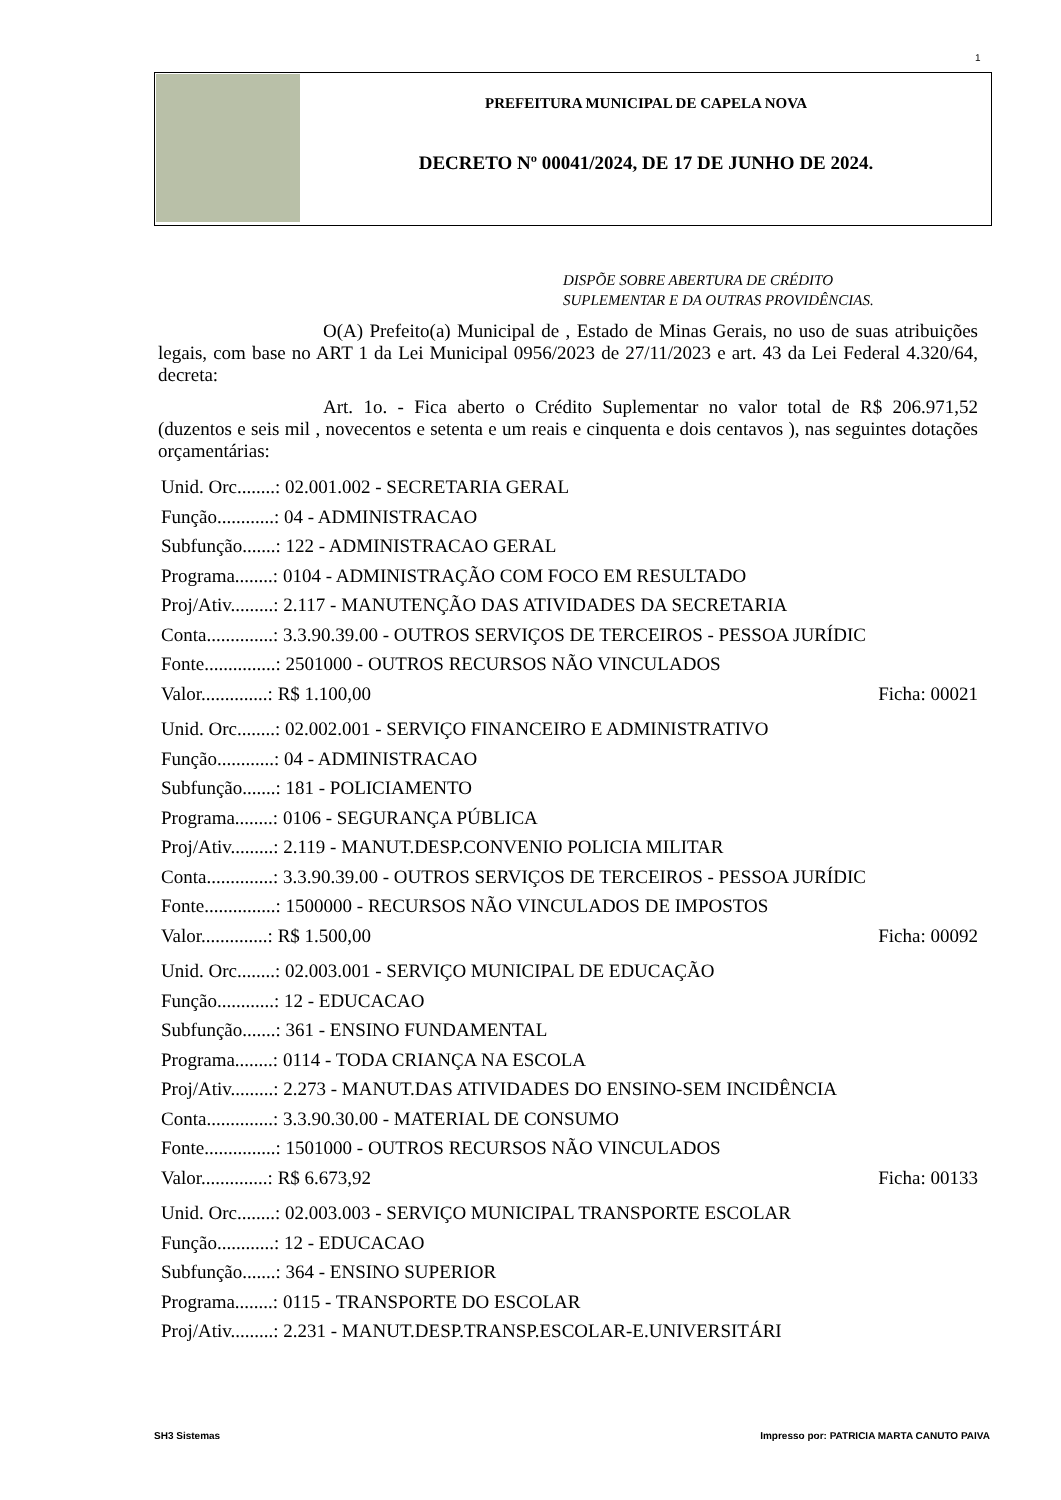1
PREFEITURA MUNICIPAL DE CAPELA NOVA
DECRETO Nº 00041/2024, DE 17 DE JUNHO DE 2024.
DISPÕE SOBRE ABERTURA DE CRÉDITO
SUPLEMENTAR E DA OUTRAS PROVIDÊNCIAS.
O(A) Prefeito(a) Municipal de , Estado de Minas Gerais, no uso de suas atribuições legais, com base no ART 1 da Lei Municipal 0956/2023 de 27/11/2023 e art. 43 da Lei Federal 4.320/64, decreta:
Art. 1o. - Fica aberto o Crédito Suplementar no valor total de R$ 206.971,52 (duzentos e seis mil , novecentos e setenta e um reais e cinquenta e dois centavos ), nas seguintes dotações orçamentárias:
Unid. Orc........: 02.001.002 - SECRETARIA GERAL
Função............: 04 - ADMINISTRACAO
Subfunção.......: 122 - ADMINISTRACAO GERAL
Programa........: 0104 - ADMINISTRAÇÃO COM FOCO EM RESULTADO
Proj/Ativ.........: 2.117 - MANUTENÇÃO DAS ATIVIDADES DA SECRETARIA
Conta..............: 3.3.90.39.00 - OUTROS SERVIÇOS DE TERCEIROS - PESSOA JURÍDIC
Fonte...............: 2501000 - OUTROS RECURSOS NÃO VINCULADOS
Valor..............: R$ 1.100,00 Ficha: 00021
Unid. Orc........: 02.002.001 - SERVIÇO FINANCEIRO E ADMINISTRATIVO
Função............: 04 - ADMINISTRACAO
Subfunção.......: 181 - POLICIAMENTO
Programa........: 0106 - SEGURANÇA PÚBLICA
Proj/Ativ.........: 2.119 - MANUT.DESP.CONVENIO POLICIA MILITAR
Conta..............: 3.3.90.39.00 - OUTROS SERVIÇOS DE TERCEIROS - PESSOA JURÍDIC
Fonte...............: 1500000 - RECURSOS NÃO VINCULADOS DE IMPOSTOS
Valor..............: R$ 1.500,00 Ficha: 00092
Unid. Orc........: 02.003.001 - SERVIÇO MUNICIPAL DE EDUCAÇÃO
Função............: 12 - EDUCACAO
Subfunção.......: 361 - ENSINO FUNDAMENTAL
Programa........: 0114 - TODA CRIANÇA NA ESCOLA
Proj/Ativ.........: 2.273 - MANUT.DAS ATIVIDADES DO ENSINO-SEM INCIDÊNCIA
Conta..............: 3.3.90.30.00 - MATERIAL DE CONSUMO
Fonte...............: 1501000 - OUTROS RECURSOS NÃO VINCULADOS
Valor..............: R$ 6.673,92 Ficha: 00133
Unid. Orc........: 02.003.003 - SERVIÇO MUNICIPAL TRANSPORTE ESCOLAR
Função............: 12 - EDUCACAO
Subfunção.......: 364 - ENSINO SUPERIOR
Programa........: 0115 - TRANSPORTE DO ESCOLAR
Proj/Ativ.........: 2.231 - MANUT.DESP.TRANSP.ESCOLAR-E.UNIVERSITÁRI
SH3 Sistemas Impresso por: PATRICIA MARTA CANUTO PAIVA